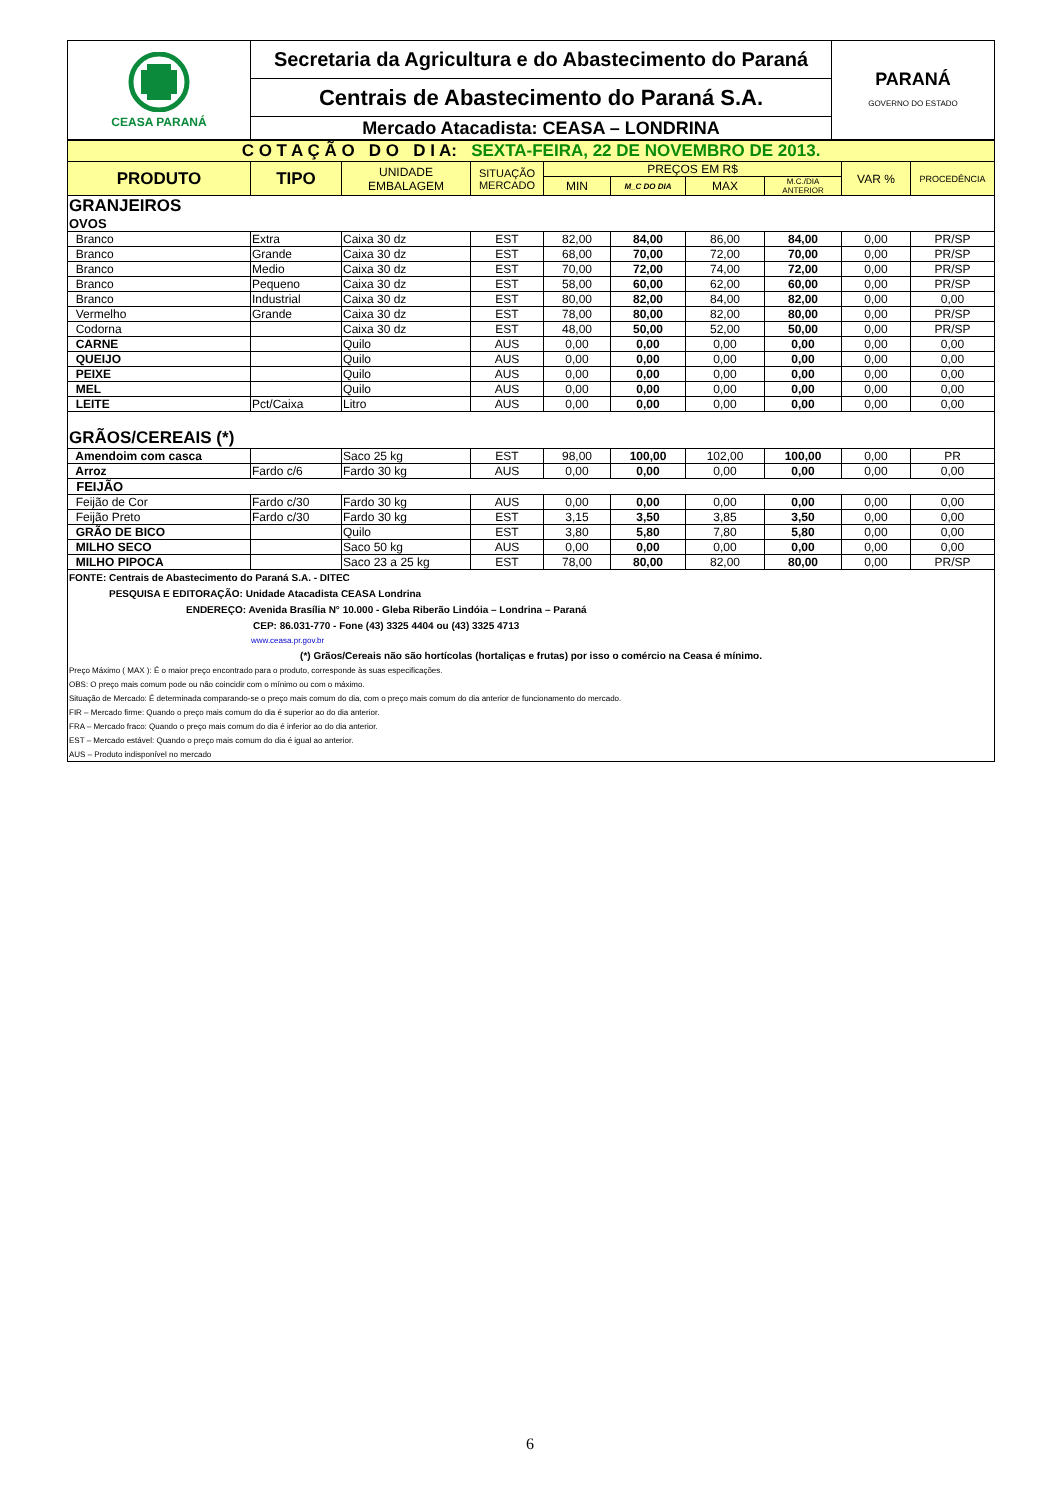| CEASA PARANÁ | Secretaria da Agricultura e do Abastecimento do Paraná | PARANÁ GOVERNO DO ESTADO |
| | Centrais de Abastecimento do Paraná S.A. | |
| | Mercado Atacadista: CEASA – LONDRINA | |
| C O T A Ç Ã O D O D I A: SEXTA-FEIRA, 22 DE NOVEMBRO DE 2013. | | | | | | | | | |
| PRODUTO | TIPO | UNIDADE EMBALAGEM | SITUAÇÃO MERCADO | PREÇOS EM R$ | | | | VAR % | PROCEDÊNCIA |
| | | | | MIN | M_C DO DIA | MAX | M.C./DIA ANTERIOR | | |
| GRANJEIROS | | | | | | | | | |
| OVOS | | | | | | | | | |
| Branco | Extra | Caixa 30 dz | EST | 82,00 | 84,00 | 86,00 | 84,00 | 0,00 | PR/SP |
| Branco | Grande | Caixa 30 dz | EST | 68,00 | 70,00 | 72,00 | 70,00 | 0,00 | PR/SP |
| Branco | Medio | Caixa 30 dz | EST | 70,00 | 72,00 | 74,00 | 72,00 | 0,00 | PR/SP |
| Branco | Pequeno | Caixa 30 dz | EST | 58,00 | 60,00 | 62,00 | 60,00 | 0,00 | PR/SP |
| Branco | Industrial | Caixa 30 dz | EST | 80,00 | 82,00 | 84,00 | 82,00 | 0,00 | 0,00 |
| Vermelho | Grande | Caixa 30 dz | EST | 78,00 | 80,00 | 82,00 | 80,00 | 0,00 | PR/SP |
| Codorna | | Caixa 30 dz | EST | 48,00 | 50,00 | 52,00 | 50,00 | 0,00 | PR/SP |
| CARNE | | Quilo | AUS | 0,00 | 0,00 | 0,00 | 0,00 | 0,00 | 0,00 |
| QUEIJO | | Quilo | AUS | 0,00 | 0,00 | 0,00 | 0,00 | 0,00 | 0,00 |
| PEIXE | | Quilo | AUS | 0,00 | 0,00 | 0,00 | 0,00 | 0,00 | 0,00 |
| MEL | | Quilo | AUS | 0,00 | 0,00 | 0,00 | 0,00 | 0,00 | 0,00 |
| LEITE | Pct/Caixa | Litro | AUS | 0,00 | 0,00 | 0,00 | 0,00 | 0,00 | 0,00 |
| GRÃOS/CEREAIS (*) | | | | | | | | | |
| Amendoim com casca | | Saco 25 kg | EST | 98,00 | 100,00 | 102,00 | 100,00 | 0,00 | PR |
| Arroz | Fardo c/6 | Fardo 30 kg | AUS | 0,00 | 0,00 | 0,00 | 0,00 | 0,00 | 0,00 |
| FEIJÃO | | | | | | | | | |
| Feijão de Cor | Fardo c/30 | Fardo 30 kg | AUS | 0,00 | 0,00 | 0,00 | 0,00 | 0,00 | 0,00 |
| Feijão Preto | Fardo c/30 | Fardo 30 kg | EST | 3,15 | 3,50 | 3,85 | 3,50 | 0,00 | 0,00 |
| GRÃO DE BICO | | Quilo | EST | 3,80 | 5,80 | 7,80 | 5,80 | 0,00 | 0,00 |
| MILHO SECO | | Saco 50 kg | AUS | 0,00 | 0,00 | 0,00 | 0,00 | 0,00 | 0,00 |
| MILHO PIPOCA | | Saco 23 a 25 kg | EST | 78,00 | 80,00 | 82,00 | 80,00 | 0,00 | PR/SP |
FONTE: Centrais de Abastecimento do Paraná S.A. - DITEC
PESQUISA E EDITORAÇÃO: Unidade Atacadista CEASA Londrina
ENDEREÇO: Avenida Brasília N° 10.000 - Gleba Riberão Lindóia – Londrina – Paraná
CEP: 86.031-770 - Fone (43) 3325 4404 ou (43) 3325 4713
www.ceasa.pr.gov.br
(*) Grãos/Cereais não são hortícolas (hortaliças e frutas) por isso o comércio na Ceasa é mínimo.
Preço Máximo ( MAX ): É o maior preço encontrado para o produto, corresponde às suas especificações.
OBS: O preço mais comum pode ou não coincidir com o mínimo ou com o máximo.
Situação de Mercado: É determinada comparando-se o preço mais comum do dia, com o preço mais comum do dia anterior de funcionamento do mercado.
FIR – Mercado firme: Quando o preço mais comum do dia é superior ao do dia anterior.
FRA – Mercado fraco: Quando o preço mais comum do dia é inferior ao do dia anterior.
EST – Mercado estável: Quando o preço mais comum do dia é igual ao anterior.
AUS – Produto indisponível no mercado
6